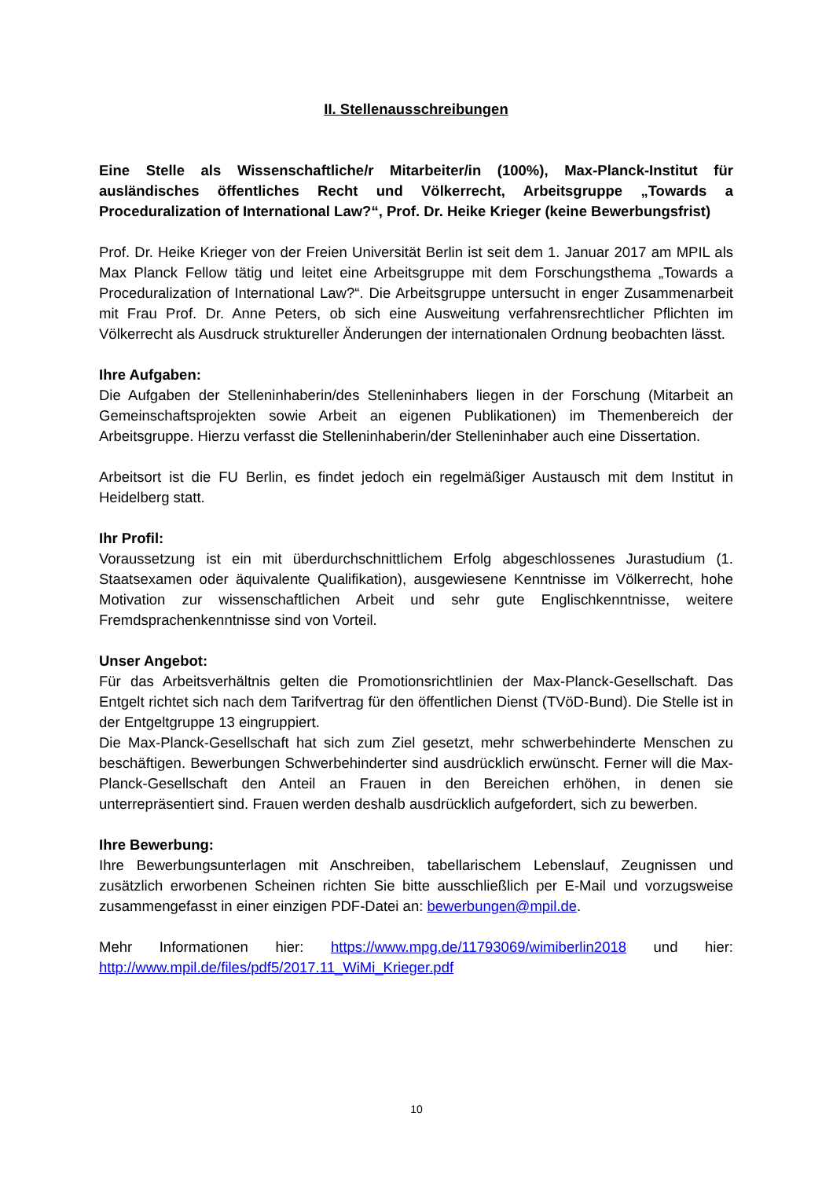II. Stellenausschreibungen
Eine Stelle als Wissenschaftliche/r Mitarbeiter/in (100%), Max-Planck-Institut für ausländisches öffentliches Recht und Völkerrecht, Arbeitsgruppe „Towards a Proceduralization of International Law?“, Prof. Dr. Heike Krieger (keine Bewerbungsfrist)
Prof. Dr. Heike Krieger von der Freien Universität Berlin ist seit dem 1. Januar 2017 am MPIL als Max Planck Fellow tätig und leitet eine Arbeitsgruppe mit dem Forschungsthema „Towards a Proceduralization of International Law?“. Die Arbeitsgruppe untersucht in enger Zusammenarbeit mit Frau Prof. Dr. Anne Peters, ob sich eine Ausweitung verfahrensrechtlicher Pflichten im Völkerrecht als Ausdruck struktureller Änderungen der internationalen Ordnung beobachten lässt.
Ihre Aufgaben:
Die Aufgaben der Stelleninhaberin/des Stelleninhabers liegen in der Forschung (Mitarbeit an Gemeinschaftsprojekten sowie Arbeit an eigenen Publikationen) im Themenbereich der Arbeitsgruppe. Hierzu verfasst die Stelleninhaberin/der Stelleninhaber auch eine Dissertation.
Arbeitsort ist die FU Berlin, es findet jedoch ein regelmäßiger Austausch mit dem Institut in Heidelberg statt.
Ihr Profil:
Voraussetzung ist ein mit überdurchschnittlichem Erfolg abgeschlossenes Jurastudium (1. Staatsexamen oder äquivalente Qualifikation), ausgewiesene Kenntnisse im Völkerrecht, hohe Motivation zur wissenschaftlichen Arbeit und sehr gute Englischkenntnisse, weitere Fremdsprachenkenntnisse sind von Vorteil.
Unser Angebot:
Für das Arbeitsverhältnis gelten die Promotionsrichtlinien der Max-Planck-Gesellschaft. Das Entgelt richtet sich nach dem Tarifvertrag für den öffentlichen Dienst (TVöD-Bund). Die Stelle ist in der Entgeltgruppe 13 eingruppiert.
Die Max-Planck-Gesellschaft hat sich zum Ziel gesetzt, mehr schwerbehinderte Menschen zu beschäftigen. Bewerbungen Schwerbehinderter sind ausdrücklich erwünscht. Ferner will die Max-Planck-Gesellschaft den Anteil an Frauen in den Bereichen erhöhen, in denen sie unterrepräsentiert sind. Frauen werden deshalb ausdrücklich aufgefordert, sich zu bewerben.
Ihre Bewerbung:
Ihre Bewerbungsunterlagen mit Anschreiben, tabellarischem Lebenslauf, Zeugnissen und zusätzlich erworbenen Scheinen richten Sie bitte ausschließlich per E-Mail und vorzugsweise zusammengefasst in einer einzigen PDF-Datei an: bewerbungen@mpil.de.
Mehr Informationen hier: https://www.mpg.de/11793069/wimiberlin2018 und hier: http://www.mpil.de/files/pdf5/2017.11_WiMi_Krieger.pdf
10